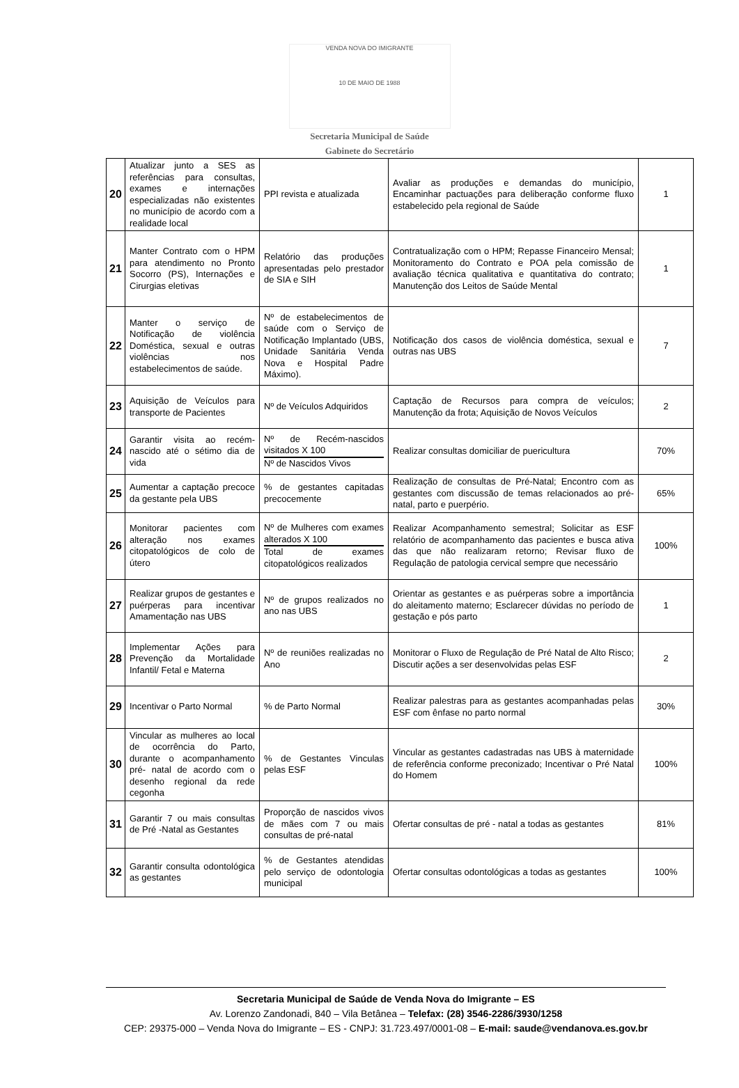VENDA NOVA DO IMIGRANTE
10 DE MAIO DE 1988
Secretaria Municipal de Saúde
Gabinete do Secretário
| 20 | Atualizar junto a SES as referências para consultas, exames e internações especializadas não existentes no município de acordo com a realidade local | PPI revista e atualizada | Avaliar as produções e demandas do município, Encaminhar pactuações para deliberação conforme fluxo estabelecido pela regional de Saúde | 1 |
| 21 | Manter Contrato com o HPM para atendimento no Pronto Socorro (PS), Internações e Cirurgias eletivas | Relatório das produções apresentadas pelo prestador de SIA e SIH | Contratualização com o HPM; Repasse Financeiro Mensal; Monitoramento do Contrato e POA pela comissão de avaliação técnica qualitativa e quantitativa do contrato; Manutenção dos Leitos de Saúde Mental | 1 |
| 22 | Manter o serviço de Notificação de violência Doméstica, sexual e outras violências nos estabelecimentos de saúde. | Nº de estabelecimentos de saúde com o Serviço de Notificação Implantado (UBS, Unidade Sanitária Venda Nova e Hospital Padre Máximo). | Notificação dos casos de violência doméstica, sexual e outras nas UBS | 7 |
| 23 | Aquisição de Veículos para transporte de Pacientes | Nº de Veículos Adquiridos | Captação de Recursos para compra de veículos; Manutenção da frota; Aquisição de Novos Veículos | 2 |
| 24 | Garantir visita ao recém-nascido até o sétimo dia de vida | Nº de Recém-nascidos visitados X 100 Nº de Nascidos Vivos | Realizar consultas domiciliar de puericultura | 70% |
| 25 | Aumentar a captação precoce da gestante pela UBS | % de gestantes capitadas precocemente | Realização de consultas de Pré-Natal; Encontro com as gestantes com discussão de temas relacionados ao pré-natal, parto e puerpério. | 65% |
| 26 | Monitorar pacientes com alteração nos exames citopatológicos de colo de útero | Nº de Mulheres com exames alterados X 100 Total de exames citopatológicos realizados | Realizar Acompanhamento semestral; Solicitar as ESF relatório de acompanhamento das pacientes e busca ativa das que não realizaram retorno; Revisar fluxo de Regulação de patologia cervical sempre que necessário | 100% |
| 27 | Realizar grupos de gestantes e puérperas para incentivar Amamentação nas UBS | Nº de grupos realizados no ano nas UBS | Orientar as gestantes e as puérperas sobre a importância do aleitamento materno; Esclarecer dúvidas no período de gestação e pós parto | 1 |
| 28 | Implementar Ações para Prevenção da Mortalidade Infantil/ Fetal e Materna | Nº de reuniões realizadas no Ano | Monitorar o Fluxo de Regulação de Pré Natal de Alto Risco; Discutir ações a ser desenvolvidas pelas ESF | 2 |
| 29 | Incentivar o Parto Normal | % de Parto Normal | Realizar palestras para as gestantes acompanhadas pelas ESF com ênfase no parto normal | 30% |
| 30 | Vincular as mulheres ao local de ocorrência do Parto, durante o acompanhamento pré- natal de acordo com o desenho regional da rede cegonha | % de Gestantes Vinculas pelas ESF | Vincular as gestantes cadastradas nas UBS à maternidade de referência conforme preconizado; Incentivar o Pré Natal do Homem | 100% |
| 31 | Garantir 7 ou mais consultas de Pré -Natal as Gestantes | Proporção de nascidos vivos de mães com 7 ou mais consultas de pré-natal | Ofertar consultas de pré - natal a todas as gestantes | 81% |
| 32 | Garantir consulta odontológica as gestantes | % de Gestantes atendidas pelo serviço de odontologia municipal | Ofertar consultas odontológicas a todas as gestantes | 100% |
Secretaria Municipal de Saúde de Venda Nova do Imigrante – ES
Av. Lorenzo Zandonadi, 840 – Vila Betânea – Telefax: (28) 3546-2286/3930/1258
CEP: 29375-000 – Venda Nova do Imigrante – ES - CNPJ: 31.723.497/0001-08 – E-mail: saude@vendanova.es.gov.br